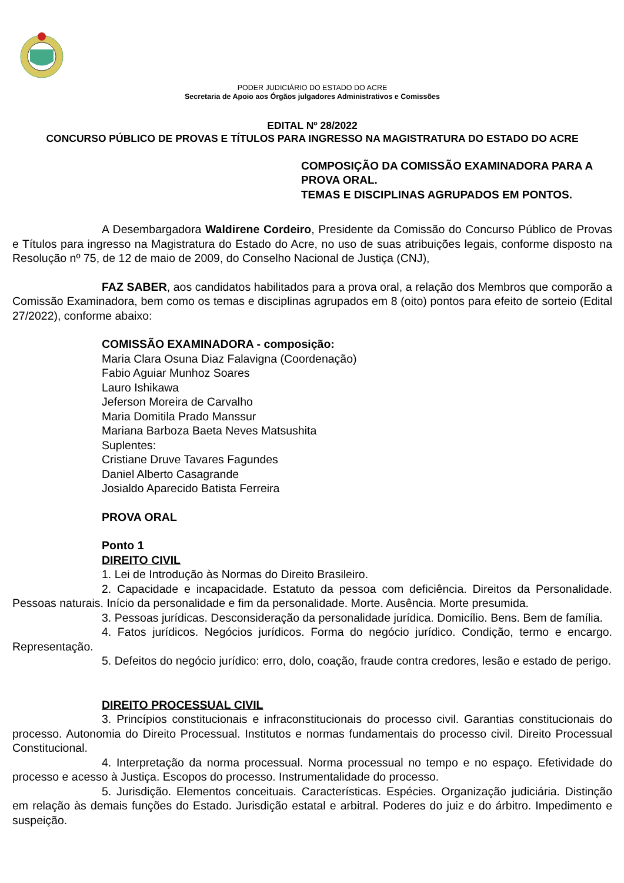PODER JUDICIÁRIO DO ESTADO DO ACRE
Secretaria de Apoio aos Órgãos julgadores Administrativos e Comissões
EDITAL Nº 28/2022
CONCURSO PÚBLICO DE PROVAS E TÍTULOS PARA INGRESSO NA MAGISTRATURA DO ESTADO DO ACRE
COMPOSIÇÃO DA COMISSÃO EXAMINADORA PARA A PROVA ORAL.
TEMAS E DISCIPLINAS AGRUPADOS EM PONTOS.
A Desembargadora Waldirene Cordeiro, Presidente da Comissão do Concurso Público de Provas e Títulos para ingresso na Magistratura do Estado do Acre, no uso de suas atribuições legais, conforme disposto na Resolução nº 75, de 12 de maio de 2009, do Conselho Nacional de Justiça (CNJ),
FAZ SABER, aos candidatos habilitados para a prova oral, a relação dos Membros que comporão a Comissão Examinadora, bem como os temas e disciplinas agrupados em 8 (oito) pontos para efeito de sorteio (Edital 27/2022), conforme abaixo:
COMISSÃO EXAMINADORA - composição:
Maria Clara Osuna Diaz Falavigna (Coordenação)
Fabio Aguiar Munhoz Soares
Lauro Ishikawa
Jeferson Moreira de Carvalho
Maria Domitila Prado Manssur
Mariana Barboza Baeta Neves Matsushita
Suplentes:
Cristiane Druve Tavares Fagundes
Daniel Alberto Casagrande
Josialdo Aparecido Batista Ferreira
PROVA ORAL
Ponto 1
DIREITO CIVIL
1. Lei de Introdução às Normas do Direito Brasileiro.
2. Capacidade e incapacidade. Estatuto da pessoa com deficiência. Direitos da Personalidade. Pessoas naturais. Início da personalidade e fim da personalidade. Morte. Ausência. Morte presumida.
3. Pessoas jurídicas. Desconsideração da personalidade jurídica. Domicílio. Bens. Bem de família.
4. Fatos jurídicos. Negócios jurídicos. Forma do negócio jurídico. Condição, termo e encargo. Representação.
5. Defeitos do negócio jurídico: erro, dolo, coação, fraude contra credores, lesão e estado de perigo.
DIREITO PROCESSUAL CIVIL
3. Princípios constitucionais e infraconstitucionais do processo civil. Garantias constitucionais do processo. Autonomia do Direito Processual. Institutos e normas fundamentais do processo civil. Direito Processual Constitucional.
4. Interpretação da norma processual. Norma processual no tempo e no espaço. Efetividade do processo e acesso à Justiça. Escopos do processo. Instrumentalidade do processo.
5. Jurisdição. Elementos conceituais. Características. Espécies. Organização judiciária. Distinção em relação às demais funções do Estado. Jurisdição estatal e arbitral. Poderes do juiz e do árbitro. Impedimento e suspeição.